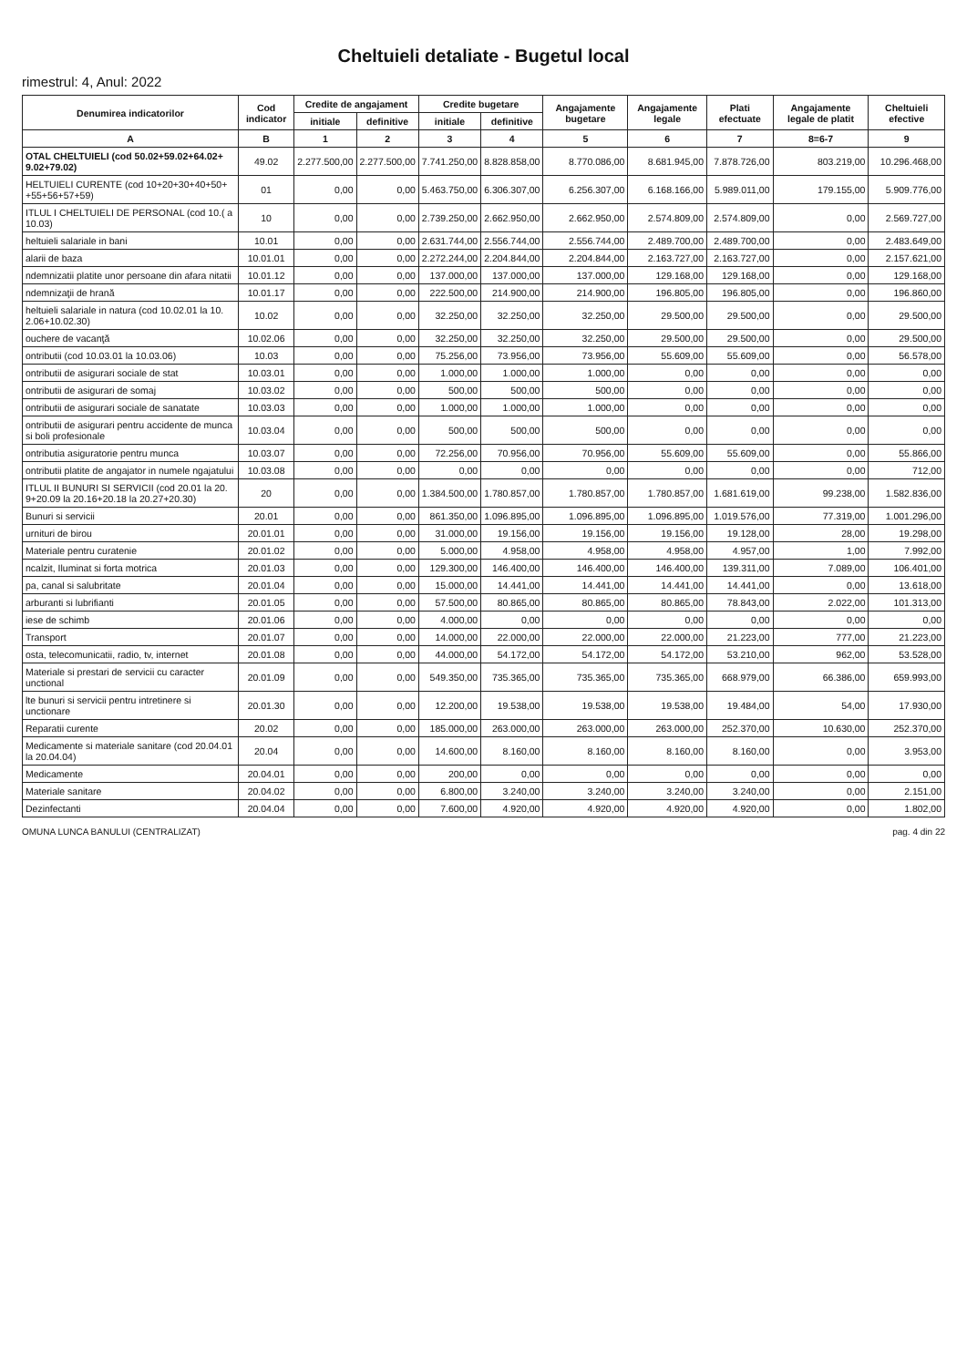Cheltuieli detaliate - Bugetul local
rimestrul: 4, Anul: 2022
| Denumirea indicatorilor | Cod indicator | Credite de angajament | | Credite bugetare | | Angajamente bugetare | Angajamente legale | Plati efectuate | Angajamente legale de platit | Cheltuieli efective |
| --- | --- | --- | --- | --- | --- | --- | --- | --- | --- | --- |
| | | initiale | definitive | initiale | definitive | | | | | |
| A | B | 1 | 2 | 3 | 4 | 5 | 6 | 7 | 8=6-7 | 9 |
| OTAL CHELTUIELI (cod 50.02+59.02+64.02+ 9.02+79.02) | 49.02 | 2.277.500,00 | 2.277.500,00 | 7.741.250,00 | 8.828.858,00 | 8.770.086,00 | 8.681.945,00 | 7.878.726,00 | 803.219,00 | 10.296.468,00 |
| HELTUIELI CURENTE (cod 10+20+30+40+50+ +55+56+57+59) | 01 | 0,00 | 0,00 | 5.463.750,00 | 6.306.307,00 | 6.256.307,00 | 6.168.166,00 | 5.989.011,00 | 179.155,00 | 5.909.776,00 |
| ITLUL I CHELTUIELI DE PERSONAL (cod 10.( a 10.03) | 10 | 0,00 | 0,00 | 2.739.250,00 | 2.662.950,00 | 2.662.950,00 | 2.574.809,00 | 2.574.809,00 | 0,00 | 2.569.727,00 |
| heltuieli salariale in bani | 10.01 | 0,00 | 0,00 | 2.631.744,00 | 2.556.744,00 | 2.556.744,00 | 2.489.700,00 | 2.489.700,00 | 0,00 | 2.483.649,00 |
| alarii de baza | 10.01.01 | 0,00 | 0,00 | 2.272.244,00 | 2.204.844,00 | 2.204.844,00 | 2.163.727,00 | 2.163.727,00 | 0,00 | 2.157.621,00 |
| ndemnizatii platite unor persoane din afara nitatii | 10.01.12 | 0,00 | 0,00 | 137.000,00 | 137.000,00 | 137.000,00 | 129.168,00 | 129.168,00 | 0,00 | 129.168,00 |
| ndemnizaţii de hrană | 10.01.17 | 0,00 | 0,00 | 222.500,00 | 214.900,00 | 214.900,00 | 196.805,00 | 196.805,00 | 0,00 | 196.860,00 |
| heltuieli salariale in natura (cod 10.02.01 la 10. 2.06+10.02.30) | 10.02 | 0,00 | 0,00 | 32.250,00 | 32.250,00 | 32.250,00 | 29.500,00 | 29.500,00 | 0,00 | 29.500,00 |
| ouchere de vacanţă | 10.02.06 | 0,00 | 0,00 | 32.250,00 | 32.250,00 | 32.250,00 | 29.500,00 | 29.500,00 | 0,00 | 29.500,00 |
| ontributii (cod 10.03.01 la 10.03.06) | 10.03 | 0,00 | 0,00 | 75.256,00 | 73.956,00 | 73.956,00 | 55.609,00 | 55.609,00 | 0,00 | 56.578,00 |
| ontributii de asigurari sociale de stat | 10.03.01 | 0,00 | 0,00 | 1.000,00 | 1.000,00 | 1.000,00 | 0,00 | 0,00 | 0,00 | 0,00 |
| ontributii de asigurari de somaj | 10.03.02 | 0,00 | 0,00 | 500,00 | 500,00 | 500,00 | 0,00 | 0,00 | 0,00 | 0,00 |
| ontributii de asigurari sociale de sanatate | 10.03.03 | 0,00 | 0,00 | 1.000,00 | 1.000,00 | 1.000,00 | 0,00 | 0,00 | 0,00 | 0,00 |
| ontributii de asigurari pentru accidente de munca si boli profesionale | 10.03.04 | 0,00 | 0,00 | 500,00 | 500,00 | 500,00 | 0,00 | 0,00 | 0,00 | 0,00 |
| ontributia asiguratorie pentru munca | 10.03.07 | 0,00 | 0,00 | 72.256,00 | 70.956,00 | 70.956,00 | 55.609,00 | 55.609,00 | 0,00 | 55.866,00 |
| ontributii platite de angajator in numele ngajatului | 10.03.08 | 0,00 | 0,00 | 0,00 | 0,00 | 0,00 | 0,00 | 0,00 | 0,00 | 712,00 |
| ITLUL II BUNURI SI SERVICII (cod 20.01 la 20. 9+20.09 la 20.16+20.18 la 20.27+20.30) | 20 | 0,00 | 0,00 | 1.384.500,00 | 1.780.857,00 | 1.780.857,00 | 1.780.857,00 | 1.681.619,00 | 99.238,00 | 1.582.836,00 |
| Bunuri si servicii | 20.01 | 0,00 | 0,00 | 861.350,00 | 1.096.895,00 | 1.096.895,00 | 1.096.895,00 | 1.019.576,00 | 77.319,00 | 1.001.296,00 |
| urnituri de birou | 20.01.01 | 0,00 | 0,00 | 31.000,00 | 19.156,00 | 19.156,00 | 19.156,00 | 19.128,00 | 28,00 | 19.298,00 |
| Materiale pentru curatenie | 20.01.02 | 0,00 | 0,00 | 5.000,00 | 4.958,00 | 4.958,00 | 4.958,00 | 4.957,00 | 1,00 | 7.992,00 |
| ncalzit, Iluminat si forta motrica | 20.01.03 | 0,00 | 0,00 | 129.300,00 | 146.400,00 | 146.400,00 | 146.400,00 | 139.311,00 | 7.089,00 | 106.401,00 |
| pa, canal si salubritate | 20.01.04 | 0,00 | 0,00 | 15.000,00 | 14.441,00 | 14.441,00 | 14.441,00 | 14.441,00 | 0,00 | 13.618,00 |
| arburanti si lubrifianti | 20.01.05 | 0,00 | 0,00 | 57.500,00 | 80.865,00 | 80.865,00 | 80.865,00 | 78.843,00 | 2.022,00 | 101.313,00 |
| iese de schimb | 20.01.06 | 0,00 | 0,00 | 4.000,00 | 0,00 | 0,00 | 0,00 | 0,00 | 0,00 | 0,00 |
| Transport | 20.01.07 | 0,00 | 0,00 | 14.000,00 | 22.000,00 | 22.000,00 | 22.000,00 | 21.223,00 | 777,00 | 21.223,00 |
| osta, telecomunicatii, radio, tv, internet | 20.01.08 | 0,00 | 0,00 | 44.000,00 | 54.172,00 | 54.172,00 | 54.172,00 | 53.210,00 | 962,00 | 53.528,00 |
| Materiale si prestari de servicii cu caracter unctional | 20.01.09 | 0,00 | 0,00 | 549.350,00 | 735.365,00 | 735.365,00 | 735.365,00 | 668.979,00 | 66.386,00 | 659.993,00 |
| lte bunuri si servicii pentru intretinere si unctionare | 20.01.30 | 0,00 | 0,00 | 12.200,00 | 19.538,00 | 19.538,00 | 19.538,00 | 19.484,00 | 54,00 | 17.930,00 |
| Reparatii curente | 20.02 | 0,00 | 0,00 | 185.000,00 | 263.000,00 | 263.000,00 | 263.000,00 | 252.370,00 | 10.630,00 | 252.370,00 |
| Medicamente si materiale sanitare (cod 20.04.01 la 20.04.04) | 20.04 | 0,00 | 0,00 | 14.600,00 | 8.160,00 | 8.160,00 | 8.160,00 | 8.160,00 | 0,00 | 3.953,00 |
| Medicamente | 20.04.01 | 0,00 | 0,00 | 200,00 | 0,00 | 0,00 | 0,00 | 0,00 | 0,00 | 0,00 |
| Materiale sanitare | 20.04.02 | 0,00 | 0,00 | 6.800,00 | 3.240,00 | 3.240,00 | 3.240,00 | 3.240,00 | 0,00 | 2.151,00 |
| Dezinfectanti | 20.04.04 | 0,00 | 0,00 | 7.600,00 | 4.920,00 | 4.920,00 | 4.920,00 | 4.920,00 | 0,00 | 1.802,00 |
OMUNA LUNCA BANULUI (CENTRALIZAT) pag. 4 din 22